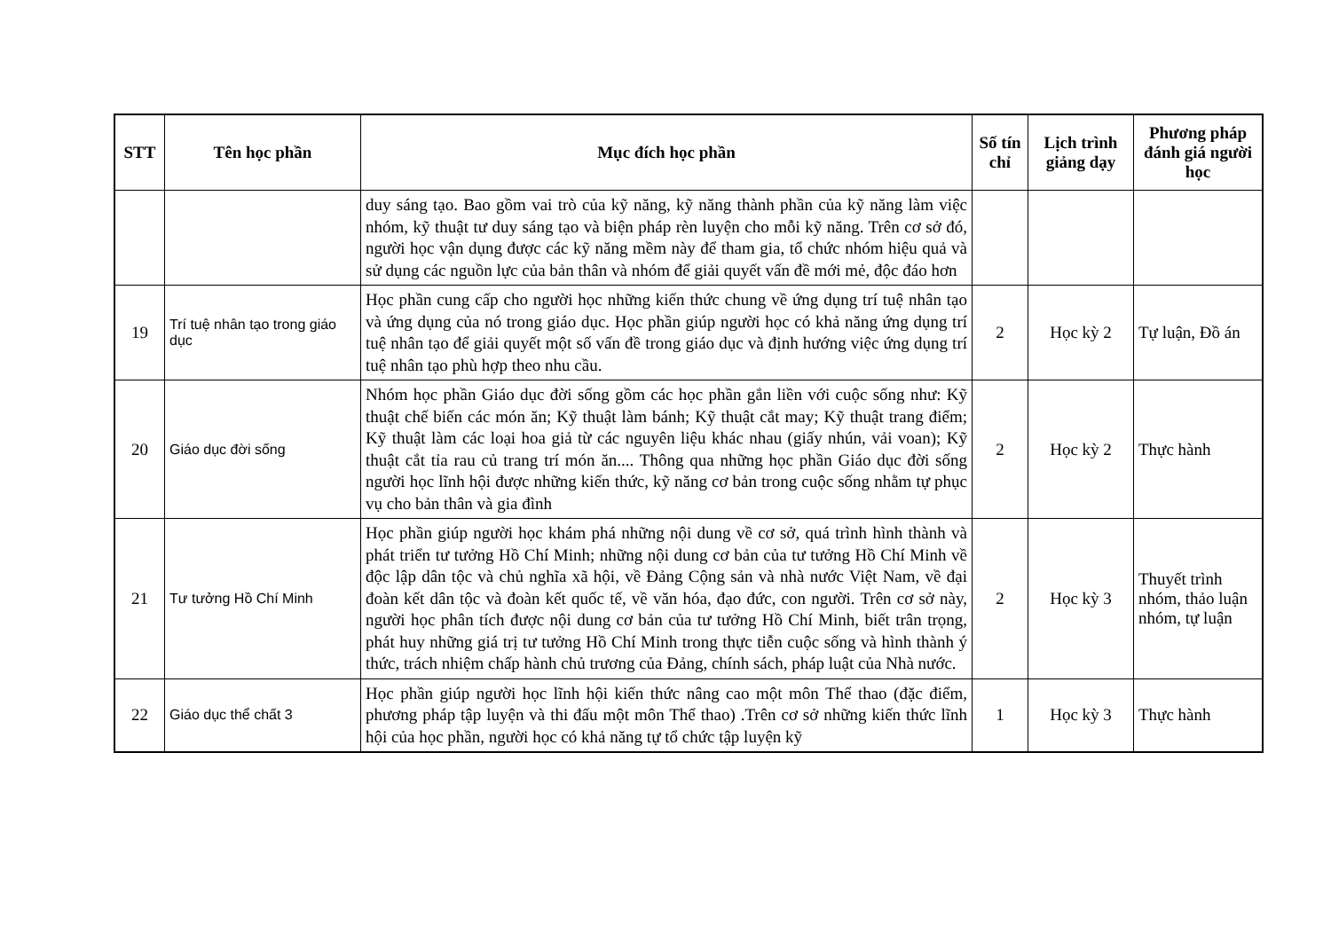| STT | Tên học phần | Mục đích học phần | Số tín chỉ | Lịch trình giảng dạy | Phương pháp đánh giá người học |
| --- | --- | --- | --- | --- | --- |
| | | duy sáng tạo. Bao gồm vai trò của kỹ năng, kỹ năng thành phần của kỹ năng làm việc nhóm, kỹ thuật tư duy sáng tạo và biện pháp rèn luyện cho mỗi kỹ năng. Trên cơ sở đó, người học vận dụng được các kỹ năng mềm này để tham gia, tổ chức nhóm hiệu quả và sử dụng các nguồn lực của bản thân và nhóm để giải quyết vấn đề mới mẻ, độc đáo hơn | | | |
| 19 | Trí tuệ nhân tạo trong giáo dục | Học phần cung cấp cho người học những kiến thức chung về ứng dụng trí tuệ nhân tạo và ứng dụng của nó trong giáo dục. Học phần giúp người học có khả năng ứng dụng trí tuệ nhân tạo để giải quyết một số vấn đề trong giáo dục và định hướng việc ứng dụng trí tuệ nhân tạo phù hợp theo nhu cầu. | 2 | Học kỳ 2 | Tự luận, Đồ án |
| 20 | Giáo dục đời sống | Nhóm học phần Giáo dục đời sống gồm các học phần gắn liền với cuộc sống như: Kỹ thuật chế biến các món ăn; Kỹ thuật làm bánh; Kỹ thuật cắt may; Kỹ thuật trang điểm; Kỹ thuật làm các loại hoa giả từ các nguyên liệu khác nhau (giấy nhún, vải voan); Kỹ thuật cắt tỉa rau củ trang trí món ăn.... Thông qua những học phần Giáo dục đời sống người học lĩnh hội được những kiến thức, kỹ năng cơ bản trong cuộc sống nhằm tự phục vụ cho bản thân và gia đình | 2 | Học kỳ 2 | Thực hành |
| 21 | Tư tưởng Hồ Chí Minh | Học phần giúp người học khám phá những nội dung về cơ sở, quá trình hình thành và phát triển tư tưởng Hồ Chí Minh; những nội dung cơ bản của tư tưởng Hồ Chí Minh về độc lập dân tộc và chủ nghĩa xã hội, về Đảng Cộng sản và nhà nước Việt Nam, về đại đoàn kết dân tộc và đoàn kết quốc tế, về văn hóa, đạo đức, con người. Trên cơ sở này, người học phân tích được nội dung cơ bản của tư tưởng Hồ Chí Minh, biết trân trọng, phát huy những giá trị tư tưởng Hồ Chí Minh trong thực tiễn cuộc sống và hình thành ý thức, trách nhiệm chấp hành chủ trương của Đảng, chính sách, pháp luật của Nhà nước. | 2 | Học kỳ 3 | Thuyết trình nhóm, thảo luận nhóm, tự luận |
| 22 | Giáo dục thể chất 3 | Học phần giúp người học lĩnh hội kiến thức nâng cao một môn Thể thao (đặc điểm, phương pháp tập luyện và thi đấu một môn Thể thao) .Trên cơ sở những kiến thức lĩnh hội của học phần, người học có khả năng tự tổ chức tập luyện kỹ | 1 | Học kỳ 3 | Thực hành |